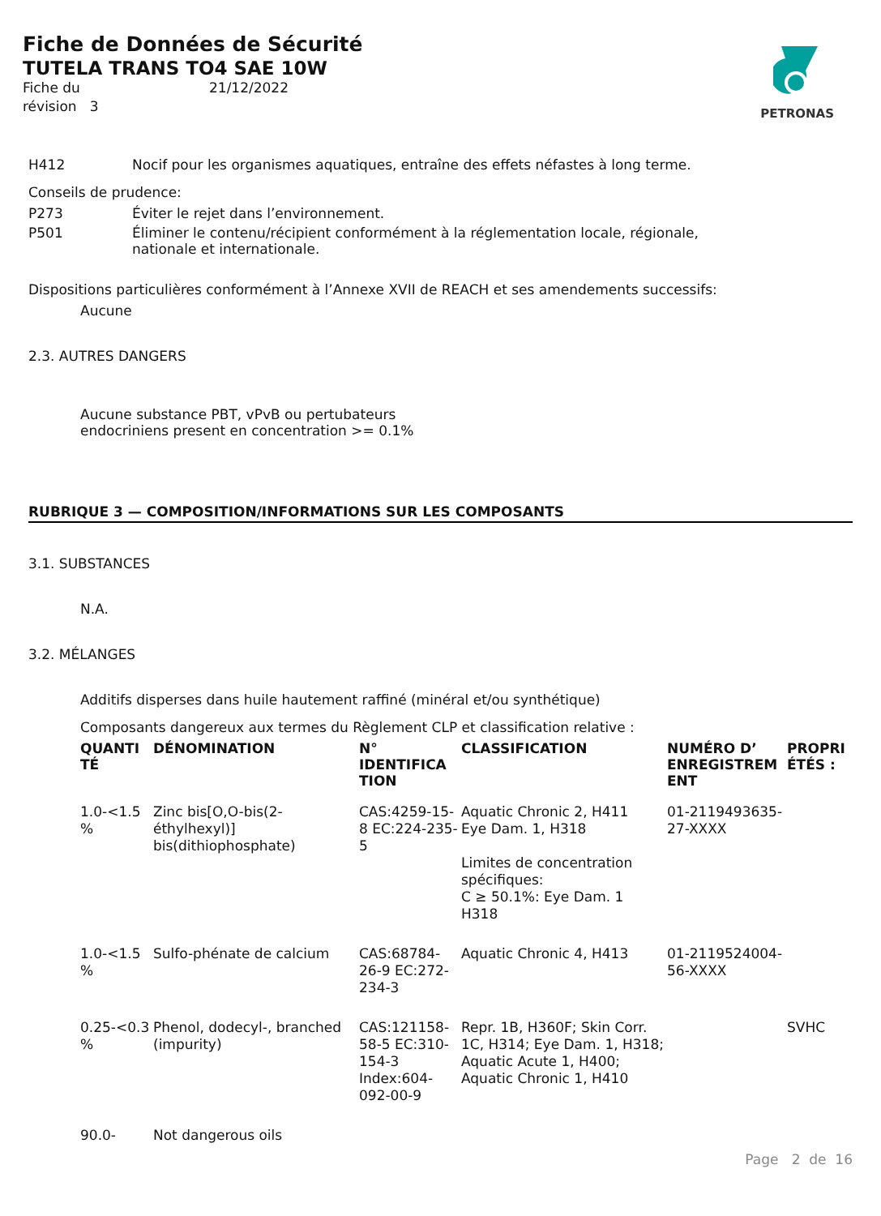Fiche de Données de Sécurité
TUTELA TRANS TO4 SAE 10W
Fiche du 21/12/2022 révision 3
PETRONAS
H412 Nocif pour les organismes aquatiques, entraîne des effets néfastes à long terme.
Conseils de prudence:
P273 Éviter le rejet dans l’environnement.
P501 Éliminer le contenu/récipient conformément à la réglementation locale, régionale,
nationale et internationale.
Dispositions particulières conformément à l’Annexe XVII de REACH et ses amendements successifs:
Aucune
2.3. AUTRES DANGERS
Aucune substance PBT, vPvB ou pertubateurs
endocriniens present en concentration >= 0.1%
RUBRIQUE 3 — COMPOSITION/INFORMATIONS SUR LES COMPOSANTS
3.1. SUBSTANCES
N.A.
3.2. MÉLANGES
Additifs disperses dans huile hautement raffiné (minéral et/ou synthétique)
Composants dangereux aux termes du Règlement CLP et classification relative :
| QUANTI TÉ | DÉNOMINATION | N° IDENTIFICA TION | CLASSIFICATION | NUMÉRO D’ ENREGISTREM ENT | PROPRI ÉTÉS : |
| --- | --- | --- | --- | --- | --- |
| 1.0-<1.5 % | Zinc bis[O,O-bis(2-éthylhexyl)] bis(dithiophosphate) | CAS:4259-15-8 EC:224-235-5 | Aquatic Chronic 2, H411 Eye Dam. 1, H318 Limites de concentration spécifiques: C ≥ 50.1%: Eye Dam. 1 H318 | 01-2119493635-27-XXXX | |
| 1.0-<1.5 % | Sulfo-phénate de calcium | CAS:68784-26-9 EC:272-234-3 | Aquatic Chronic 4, H413 | 01-2119524004-56-XXXX | |
| 0.25-<0.3 % | Phenol, dodecyl-, branched (impurity) | CAS:121158-58-5 EC:310-154-3 Index:604-092-00-9 | Repr. 1B, H360F; Skin Corr. 1C, H314; Eye Dam. 1, H318; Aquatic Acute 1, H400; Aquatic Chronic 1, H410 | | SVHC |
| 90.0- | Not dangerous oils | | | | |
Page 2 de 16